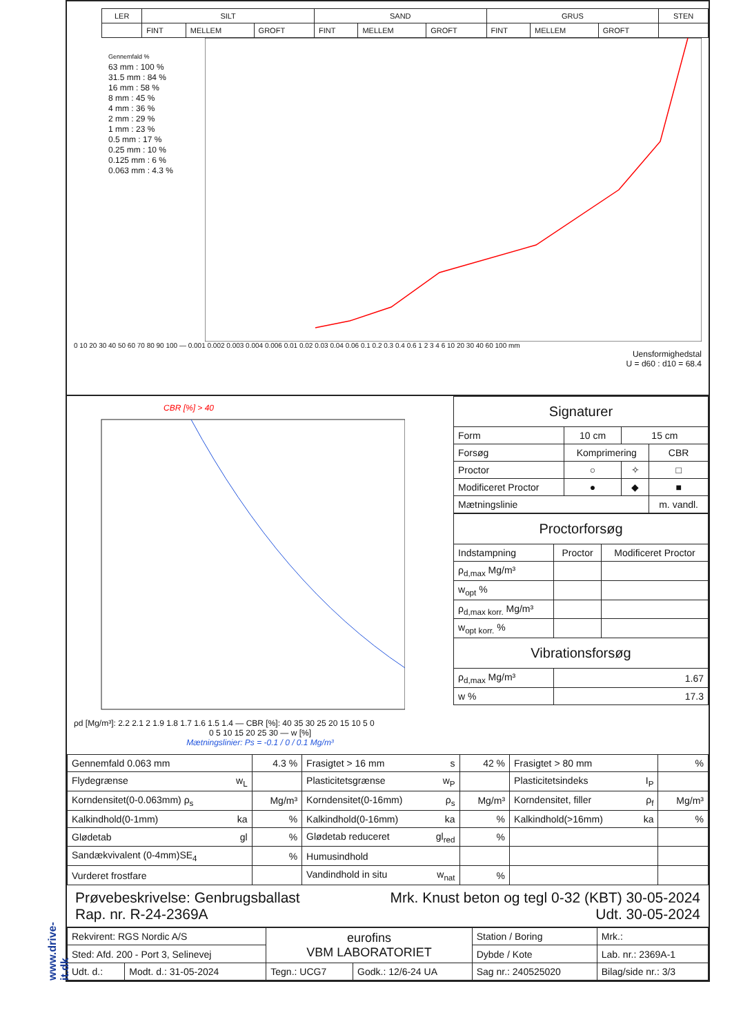www.drive-it.dk
| LER | SILT | | | SAND | | | GRUS | | | STEN |
| --- | --- | --- | --- | --- | --- | --- | --- | --- | --- | --- |
| | FINT | MELLEM | GROFT | FINT | MELLEM | GROFT | FINT | MELLEM | GROFT | |
Gennemfald %
63 mm : 100 %
31.5 mm : 84 %
16 mm : 58 %
8 mm : 45 %
4 mm : 36 %
2 mm : 29 %
1 mm : 23 %
0.5 mm : 17 %
0.25 mm : 10 %
0.125 mm : 6 %
0.063 mm : 4.3 %
0 10 20 30 40 50 60 70 80 90 100 — 0.001 0.002 0.003 0.004 0.006 0.01 0.02 0.03 0.04 0.06 0.1 0.2 0.3 0.4 0.6 1 2 3 4 6 10 20 30 40 60 100 mm
Uensformighedstal
U = d60 : d10 = 68.4
CBR [%] > 40
ρd [Mg/m³]: 2.2 2.1 2 1.9 1.8 1.7 1.6 1.5 1.4 — CBR [%]: 40 35 30 25 20 15 10 5 0
0 5 10 15 20 25 30 — w [%]
Mætningslinier: Ps = -0.1 / 0 / 0.1 Mg/m³
| Signaturer | | | |
| Form | 10 cm | 15 cm | |
| Forsøg | Komprimering | | CBR |
| Proctor | ○ | ✧ | □ |
| Modificeret Proctor | ● | ◆ | ■ |
| Mætningslinie | | | m. vandl. |
| Proctorforsøg | | |
| Indstampning | Proctor | Modificeret Proctor |
| ρ<sub>d,max</sub> Mg/m³ | | |
| w<sub>opt</sub> % | | |
| ρ<sub>d,max korr.</sub> Mg/m³ | | |
| w<sub>opt korr.</sub> % | | |
| Vibrationsforsøg | | |
| ρ<sub>d,max</sub> Mg/m³ | 1.67 | |
| w % | 17.3 | |
| Gennemfald 0.063 mm | 4.3 % | Frasigtet > 16 mm s | 42 % | Frasigtet > 80 mm | % |
| Flydegrænse w<sub>L</sub> | | Plasticitetsgrænse w<sub>P</sub> | | Plasticitetsindeks I<sub>P</sub> | |
| Korndensitet(0-0.063mm) ρ<sub>s</sub> | Mg/m³ | Korndensitet(0-16mm) ρ<sub>s</sub> | Mg/m³ | Korndensitet, filler ρ<sub>f</sub> | Mg/m³ |
| Kalkindhold(0-1mm) ka | % | Kalkindhold(0-16mm) ka | % | Kalkindhold(>16mm) ka | % |
| Glødetab gl | % | Glødetab reduceret gl<sub>red</sub> | % | | |
| Sandækvivalent (0-4mm)SE<sub>4</sub> | % | Humusindhold | | | |
| Vurderet frostfare | | Vandindhold in situ w<sub>nat</sub> | % | | |
Prøvebeskrivelse: Genbrugsballast
Rap. nr. R-24-2369A
Mrk. Knust beton og tegl 0-32 (KBT) 30-05-2024
Udt. 30-05-2024
| Rekvirent: RGS Nordic A/S | | eurofins VBM LABORATORIET | | Station / Boring | Mrk.: |
| Sted: Afd. 200 - Port 3, Selinevej | | | | Dybde / Kote | Lab. nr.: 2369A-1 |
| Udt. d.: | Modt. d.: 31-05-2024 | Tegn.: UCG7 | Godk.: 12/6-24 UA | Sag nr.: 240525020 | Bilag/side nr.: 3/3 |